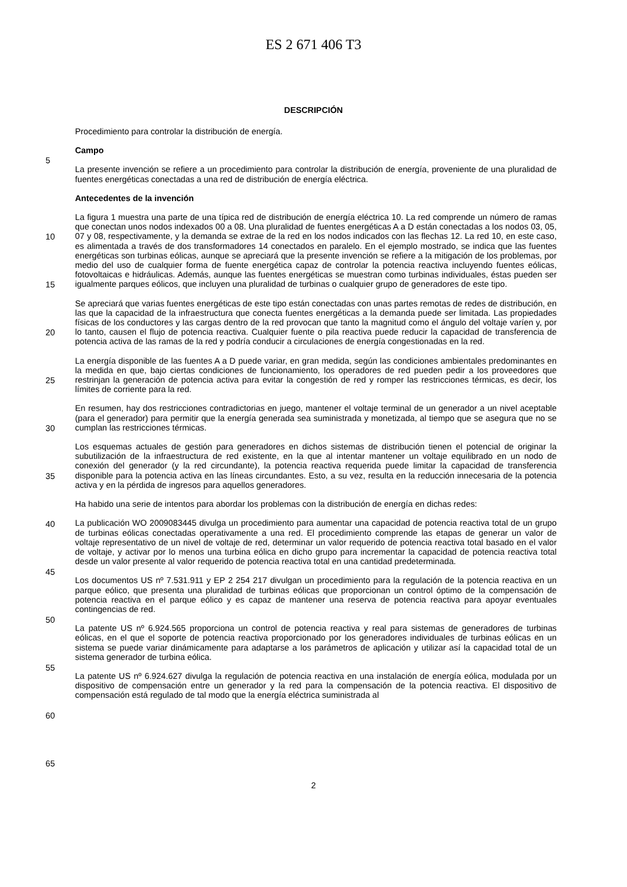ES 2 671 406 T3
DESCRIPCIÓN
5
10
15
20
25
30
35
40
45
50
55
60
65
Procedimiento para controlar la distribución de energía.
Campo
La presente invención se refiere a un procedimiento para controlar la distribución de energía, proveniente de una pluralidad de fuentes energéticas conectadas a una red de distribución de energía eléctrica.
Antecedentes de la invención
La figura 1 muestra una parte de una típica red de distribución de energía eléctrica 10. La red comprende un número de ramas que conectan unos nodos indexados 00 a 08. Una pluralidad de fuentes energéticas A a D están conectadas a los nodos 03, 05, 07 y 08, respectivamente, y la demanda se extrae de la red en los nodos indicados con las flechas 12. La red 10, en este caso, es alimentada a través de dos transformadores 14 conectados en paralelo. En el ejemplo mostrado, se indica que las fuentes energéticas son turbinas eólicas, aunque se apreciará que la presente invención se refiere a la mitigación de los problemas, por medio del uso de cualquier forma de fuente energética capaz de controlar la potencia reactiva incluyendo fuentes eólicas, fotovoltaicas e hidráulicas. Además, aunque las fuentes energéticas se muestran como turbinas individuales, éstas pueden ser igualmente parques eólicos, que incluyen una pluralidad de turbinas o cualquier grupo de generadores de este tipo.
Se apreciará que varias fuentes energéticas de este tipo están conectadas con unas partes remotas de redes de distribución, en las que la capacidad de la infraestructura que conecta fuentes energéticas a la demanda puede ser limitada. Las propiedades físicas de los conductores y las cargas dentro de la red provocan que tanto la magnitud como el ángulo del voltaje varíen y, por lo tanto, causen el flujo de potencia reactiva. Cualquier fuente o pila reactiva puede reducir la capacidad de transferencia de potencia activa de las ramas de la red y podría conducir a circulaciones de energía congestionadas en la red.
La energía disponible de las fuentes A a D puede variar, en gran medida, según las condiciones ambientales predominantes en la medida en que, bajo ciertas condiciones de funcionamiento, los operadores de red pueden pedir a los proveedores que restrinjan la generación de potencia activa para evitar la congestión de red y romper las restricciones térmicas, es decir, los límites de corriente para la red.
En resumen, hay dos restricciones contradictorias en juego, mantener el voltaje terminal de un generador a un nivel aceptable (para el generador) para permitir que la energía generada sea suministrada y monetizada, al tiempo que se asegura que no se cumplan las restricciones térmicas.
Los esquemas actuales de gestión para generadores en dichos sistemas de distribución tienen el potencial de originar la subutilización de la infraestructura de red existente, en la que al intentar mantener un voltaje equilibrado en un nodo de conexión del generador (y la red circundante), la potencia reactiva requerida puede limitar la capacidad de transferencia disponible para la potencia activa en las líneas circundantes. Esto, a su vez, resulta en la reducción innecesaria de la potencia activa y en la pérdida de ingresos para aquellos generadores.
Ha habido una serie de intentos para abordar los problemas con la distribución de energía en dichas redes:
La publicación WO 2009083445 divulga un procedimiento para aumentar una capacidad de potencia reactiva total de un grupo de turbinas eólicas conectadas operativamente a una red. El procedimiento comprende las etapas de generar un valor de voltaje representativo de un nivel de voltaje de red, determinar un valor requerido de potencia reactiva total basado en el valor de voltaje, y activar por lo menos una turbina eólica en dicho grupo para incrementar la capacidad de potencia reactiva total desde un valor presente al valor requerido de potencia reactiva total en una cantidad predeterminada.
Los documentos US nº 7.531.911 y EP 2 254 217 divulgan un procedimiento para la regulación de la potencia reactiva en un parque eólico, que presenta una pluralidad de turbinas eólicas que proporcionan un control óptimo de la compensación de potencia reactiva en el parque eólico y es capaz de mantener una reserva de potencia reactiva para apoyar eventuales contingencias de red.
La patente US nº 6.924.565 proporciona un control de potencia reactiva y real para sistemas de generadores de turbinas eólicas, en el que el soporte de potencia reactiva proporcionado por los generadores individuales de turbinas eólicas en un sistema se puede variar dinámicamente para adaptarse a los parámetros de aplicación y utilizar así la capacidad total de un sistema generador de turbina eólica.
La patente US nº 6.924.627 divulga la regulación de potencia reactiva en una instalación de energía eólica, modulada por un dispositivo de compensación entre un generador y la red para la compensación de la potencia reactiva. El dispositivo de compensación está regulado de tal modo que la energía eléctrica suministrada al
2